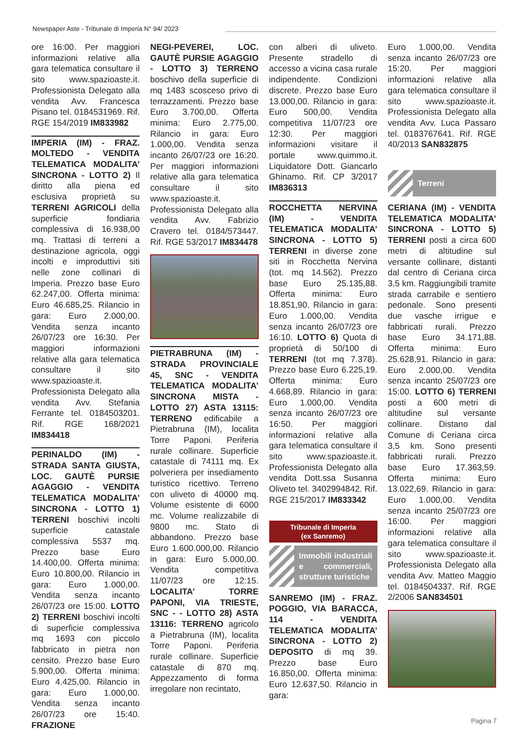Newspaper Aste - Tribunale di Imperia N° 94/ 2023
ore 16:00. Per maggiori informazioni relative alla gara telematica consultare il sito www.spazioaste.it. Professionista Delegato alla vendita Avv. Francesca Pisano tel. 0184531969. Rif. RGE 154/2019 IM833982
IMPERIA (IM) - FRAZ. MOLTEDO - VENDITA TELEMATICA MODALITA’ SINCRONA - LOTTO 2) Il diritto alla piena ed esclusiva proprietà su TERRENI AGRICOLI della superficie fondiaria complessiva di 16.938,00 mq. Trattasi di terreni a destinazione agricola, oggi incolti e improduttivi siti nelle zone collinari di Imperia. Prezzo base Euro 62.247,00. Offerta minima: Euro 46.685,25. Rilancio in gara: Euro 2.000,00. Vendita senza incanto 26/07/23 ore 16:30. Per maggiori informazioni relative alla gara telematica consultare il sito www.spazioaste.it. Professionista Delegato alla vendita Avv. Stefania Ferrante tel. 0184503201. Rif. RGE 168/2021 IM834418
PERINALDO (IM) - STRADA SANTA GIUSTA, LOC. GAUTÈ PURSIE AGAGGIO - VENDITA TELEMATICA MODALITA’ SINCRONA - LOTTO 1) TERRENI boschivi incolti superficie catastale complessiva 5537 mq. Prezzo base Euro 14.400,00. Offerta minima: Euro 10.800,00. Rilancio in gara: Euro 1.000,00. Vendita senza incanto 26/07/23 ore 15:00. LOTTO 2) TERRENI boschivi incolti di superficie complessiva mq 1693 con piccolo fabbricato in pietra non censito. Prezzo base Euro 5.900,00. Offerta minima: Euro 4.425,00. Rilancio in gara: Euro 1.000,00. Vendita senza incanto 26/07/23 ore 15:40. FRAZIONE
NEGI-PEVEREI, LOC. GAUTÈ PURSIE AGAGGIO - LOTTO 3) TERRENO boschivo della superficie di mq 1483 scosceso privo di terrazzamenti. Prezzo base Euro 3.700,00. Offerta minima: Euro 2.775,00. Rilancio in gara: Euro 1.000,00. Vendita senza incanto 26/07/23 ore 16:20. Per maggiori informazioni relative alla gara telematica consultare il sito www.spazioaste.it. Professionista Delegato alla vendita Avv. Fabrizio Cravero tel. 0184/573447. Rif. RGE 53/2017 IM834478
PIETRABRUNA (IM) - STRADA PROVINCIALE 45, SNC - VENDITA TELEMATICA MODALITA’ SINCRONA MISTA - LOTTO 27) ASTA 13115: TERRENO edificabile a Pietrabruna (IM), localita Torre Paponi. Periferia rurale collinare. Superficie catastale di 74111 mq. Ex polveriera per insediamento turistico ricettivo. Terreno con uliveto di 40000 mq. Volume esistente di 6000 mc. Volume realizzabile di 9800 mc. Stato di abbandono. Prezzo base Euro 1.600.000,00. Rilancio in gara: Euro 5.000,00. Vendita competitiva 11/07/23 ore 12:15. LOCALITA’ TORRE PAPONI, VIA TRIESTE, SNC - - LOTTO 28) ASTA 13116: TERRENO agricolo a Pietrabruna (IM), localita Torre Paponi. Periferia rurale collinare. Superficie catastale di 870 mq. Appezzamento di forma irregolare non recintato,
con alberi di uliveto. Presente stradello di accesso a vicina casa rurale indipendente. Condizioni discrete. Prezzo base Euro 13.000,00. Rilancio in gara: Euro 500,00. Vendita competitiva 11/07/23 ore 12:30. Per maggiori informazioni visitare il portale www.quimmo.it. Liquidatore Dott. Giancarlo Ghinamo. Rif. CP 3/2017 IM836313
ROCCHETTA NERVINA (IM) - VENDITA TELEMATICA MODALITA’ SINCRONA - LOTTO 5) TERRENI in diverse zone siti in Rocchetta Nervina (tot. mq 14.562). Prezzo base Euro 25.135,88. Offerta minima: Euro 18.851,90. Rilancio in gara: Euro 1.000,00. Vendita senza incanto 26/07/23 ore 16:10. LOTTO 6) Quota di proprietà di 50/100 di TERRENI (tot mq 7.378). Prezzo base Euro 6.225,19. Offerta minima: Euro 4.668,89. Rilancio in gara: Euro 1.000,00. Vendita senza incanto 26/07/23 ore 16:50. Per maggiori informazioni relative alla gara telematica consultare il sito www.spazioaste.it. Professionista Delegato alla vendita Dott.ssa Susanna Oliveto tel. 3402994842. Rif. RGE 215/2017 IM833342
Tribunale di Imperia
(ex Sanremo)
Immobili industriali e commerciali, strutture turistiche
SANREMO (IM) - FRAZ. POGGIO, VIA BARACCA, 114 - VENDITA TELEMATICA MODALITA’ SINCRONA - LOTTO 2) DEPOSITO di mq 39. Prezzo base Euro 16.850,00. Offerta minima: Euro 12.637,50. Rilancio in gara:
Euro 1.000,00. Vendita senza incanto 26/07/23 ore 15:20. Per maggiori informazioni relative alla gara telematica consultare il sito www.spazioaste.it. Professionista Delegato alla vendita Avv. Luca Passaro tel. 0183767641. Rif. RGE 40/2013 SAN832875
Terreni
CERIANA (IM) - VENDITA TELEMATICA MODALITA’ SINCRONA - LOTTO 5) TERRENI posti a circa 600 metri di altitudine sul versante collinare, distanti dal centro di Ceriana circa 3,5 km. Raggiungibili tramite strada carrabile e sentiero pedonale. Sono presenti due vasche irrigue e fabbricati rurali. Prezzo base Euro 34.171,88. Offerta minima: Euro 25.628,91. Rilancio in gara: Euro 2.000,00. Vendita senza incanto 25/07/23 ore 15:00. LOTTO 6) TERRENI posti a 600 metri di altitudine sul versante collinare. Distano dal Comune di Ceriana circa 3,5 km. Sono presenti fabbricati rurali. Prezzo base Euro 17.363,59. Offerta minima: Euro 13.022,69. Rilancio in gara: Euro 1.000,00. Vendita senza incanto 25/07/23 ore 16:00. Per maggiori informazioni relative alla gara telematica consultare il sito www.spazioaste.it. Professionista Delegato alla vendita Avv. Matteo Maggio tel. 0184504337. Rif. RGE 2/2006 SAN834501
Pagina 7